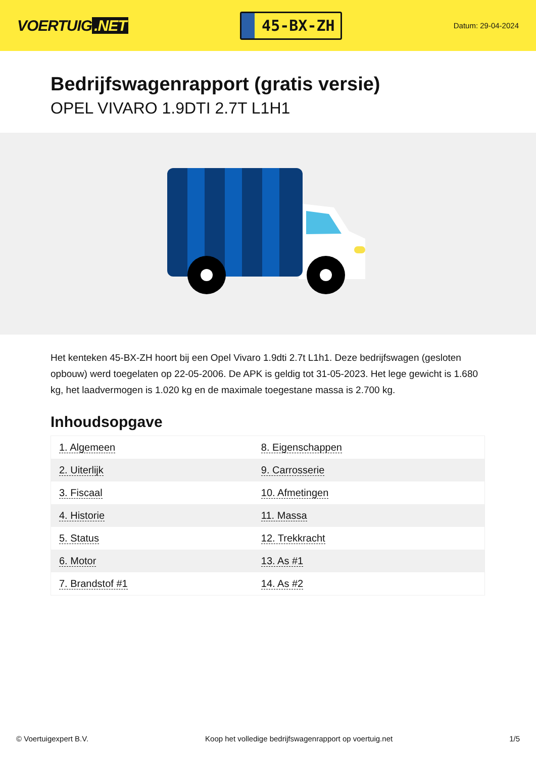VOERTUIG.NET
45-BX-ZH
Datum: 29-04-2024
Bedrijfswagenrapport (gratis versie)
OPEL VIVARO 1.9DTI 2.7T L1H1
Het kenteken 45-BX-ZH hoort bij een Opel Vivaro 1.9dti 2.7t L1h1. Deze bedrijfswagen (gesloten opbouw) werd toegelaten op 22-05-2006. De APK is geldig tot 31-05-2023. Het lege gewicht is 1.680 kg, het laadvermogen is 1.020 kg en de maximale toegestane massa is 2.700 kg.
Inhoudsopgave
| 1. Algemeen | 8. Eigenschappen |
| 2. Uiterlijk | 9. Carrosserie |
| 3. Fiscaal | 10. Afmetingen |
| 4. Historie | 11. Massa |
| 5. Status | 12. Trekkracht |
| 6. Motor | 13. As #1 |
| 7. Brandstof #1 | 14. As #2 |
© Voertuigexpert B.V. Koop het volledige bedrijfswagenrapport op voertuig.net 1/5